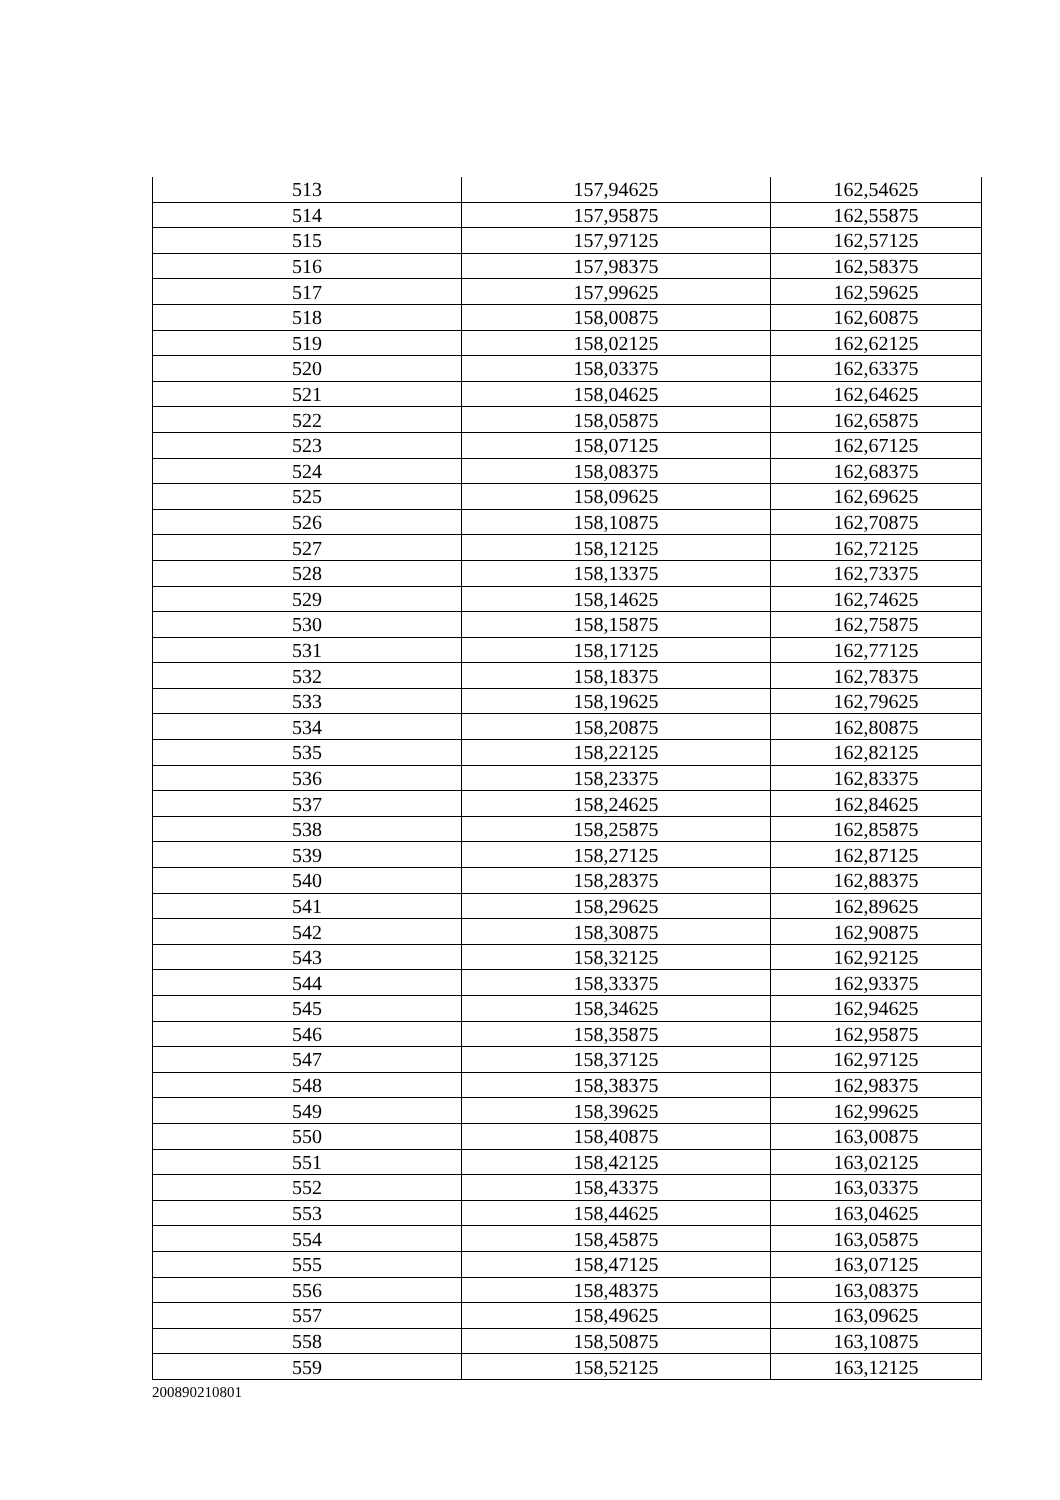| 513 | 157,94625 | 162,54625 |
| 514 | 157,95875 | 162,55875 |
| 515 | 157,97125 | 162,57125 |
| 516 | 157,98375 | 162,58375 |
| 517 | 157,99625 | 162,59625 |
| 518 | 158,00875 | 162,60875 |
| 519 | 158,02125 | 162,62125 |
| 520 | 158,03375 | 162,63375 |
| 521 | 158,04625 | 162,64625 |
| 522 | 158,05875 | 162,65875 |
| 523 | 158,07125 | 162,67125 |
| 524 | 158,08375 | 162,68375 |
| 525 | 158,09625 | 162,69625 |
| 526 | 158,10875 | 162,70875 |
| 527 | 158,12125 | 162,72125 |
| 528 | 158,13375 | 162,73375 |
| 529 | 158,14625 | 162,74625 |
| 530 | 158,15875 | 162,75875 |
| 531 | 158,17125 | 162,77125 |
| 532 | 158,18375 | 162,78375 |
| 533 | 158,19625 | 162,79625 |
| 534 | 158,20875 | 162,80875 |
| 535 | 158,22125 | 162,82125 |
| 536 | 158,23375 | 162,83375 |
| 537 | 158,24625 | 162,84625 |
| 538 | 158,25875 | 162,85875 |
| 539 | 158,27125 | 162,87125 |
| 540 | 158,28375 | 162,88375 |
| 541 | 158,29625 | 162,89625 |
| 542 | 158,30875 | 162,90875 |
| 543 | 158,32125 | 162,92125 |
| 544 | 158,33375 | 162,93375 |
| 545 | 158,34625 | 162,94625 |
| 546 | 158,35875 | 162,95875 |
| 547 | 158,37125 | 162,97125 |
| 548 | 158,38375 | 162,98375 |
| 549 | 158,39625 | 162,99625 |
| 550 | 158,40875 | 163,00875 |
| 551 | 158,42125 | 163,02125 |
| 552 | 158,43375 | 163,03375 |
| 553 | 158,44625 | 163,04625 |
| 554 | 158,45875 | 163,05875 |
| 555 | 158,47125 | 163,07125 |
| 556 | 158,48375 | 163,08375 |
| 557 | 158,49625 | 163,09625 |
| 558 | 158,50875 | 163,10875 |
| 559 | 158,52125 | 163,12125 |
200890210801